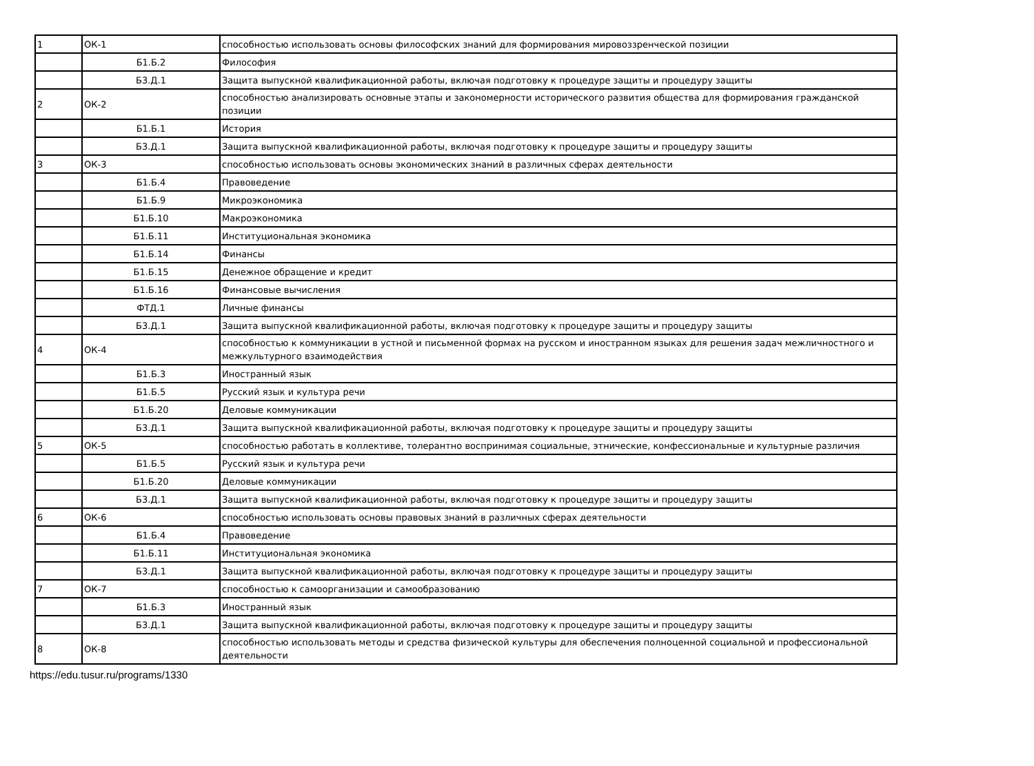| 1 | ОК-1 | способностью использовать основы философских знаний для формирования мировоззренческой позиции |
| | Б1.Б.2 | Философия |
| | Б3.Д.1 | Защита выпускной квалификационной работы, включая подготовку к процедуре защиты и процедуру защиты |
| 2 | ОК-2 | способностью анализировать основные этапы и закономерности исторического развития общества для формирования гражданской позиции |
| | Б1.Б.1 | История |
| | Б3.Д.1 | Защита выпускной квалификационной работы, включая подготовку к процедуре защиты и процедуру защиты |
| 3 | ОК-3 | способностью использовать основы экономических знаний в различных сферах деятельности |
| | Б1.Б.4 | Правоведение |
| | Б1.Б.9 | Микроэкономика |
| | Б1.Б.10 | Макроэкономика |
| | Б1.Б.11 | Институциональная экономика |
| | Б1.Б.14 | Финансы |
| | Б1.Б.15 | Денежное обращение и кредит |
| | Б1.Б.16 | Финансовые вычисления |
| | ФТД.1 | Личные финансы |
| | Б3.Д.1 | Защита выпускной квалификационной работы, включая подготовку к процедуре защиты и процедуру защиты |
| 4 | ОК-4 | способностью к коммуникации в устной и письменной формах на русском и иностранном языках для решения задач межличностного и межкультурного взаимодействия |
| | Б1.Б.3 | Иностранный язык |
| | Б1.Б.5 | Русский язык и культура речи |
| | Б1.Б.20 | Деловые коммуникации |
| | Б3.Д.1 | Защита выпускной квалификационной работы, включая подготовку к процедуре защиты и процедуру защиты |
| 5 | ОК-5 | способностью работать в коллективе, толерантно воспринимая социальные, этнические, конфессиональные и культурные различия |
| | Б1.Б.5 | Русский язык и культура речи |
| | Б1.Б.20 | Деловые коммуникации |
| | Б3.Д.1 | Защита выпускной квалификационной работы, включая подготовку к процедуре защиты и процедуру защиты |
| 6 | ОК-6 | способностью использовать основы правовых знаний в различных сферах деятельности |
| | Б1.Б.4 | Правоведение |
| | Б1.Б.11 | Институциональная экономика |
| | Б3.Д.1 | Защита выпускной квалификационной работы, включая подготовку к процедуре защиты и процедуру защиты |
| 7 | ОК-7 | способностью к самоорганизации и самообразованию |
| | Б1.Б.3 | Иностранный язык |
| | Б3.Д.1 | Защита выпускной квалификационной работы, включая подготовку к процедуре защиты и процедуру защиты |
| 8 | ОК-8 | способностью использовать методы и средства физической культуры для обеспечения полноценной социальной и профессиональной деятельности |
https://edu.tusur.ru/programs/1330